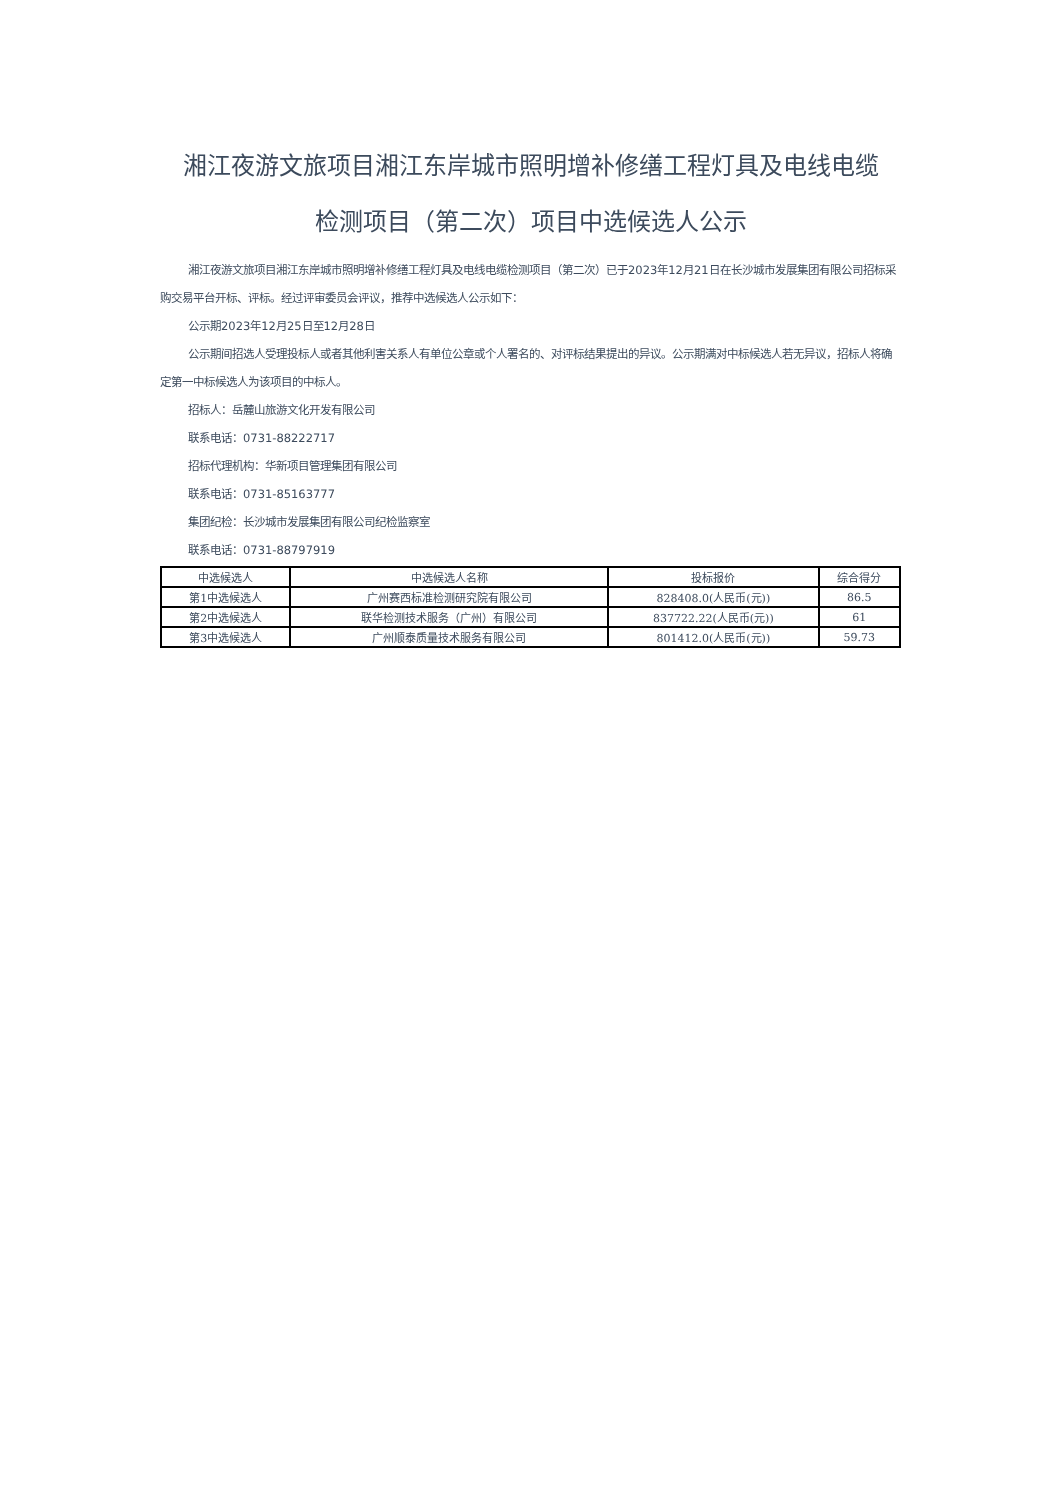湘江夜游文旅项目湘江东岸城市照明增补修缮工程灯具及电线电缆
检测项目（第二次）项目中选候选人公示
湘江夜游文旅项目湘江东岸城市照明增补修缮工程灯具及电线电缆检测项目（第二次）已于2023年12月21日在长沙城市发展集团有限公司招标采购交易平台开标、评标。经过评审委员会评议，推荐中选候选人公示如下：
公示期2023年12月25日至12月28日
公示期间招选人受理投标人或者其他利害关系人有单位公章或个人署名的、对评标结果提出的异议。公示期满对中标候选人若无异议，招标人将确定第一中标候选人为该项目的中标人。
招标人：岳麓山旅游文化开发有限公司
联系电话：0731-88222717
招标代理机构：华新项目管理集团有限公司
联系电话：0731-85163777
集团纪检：长沙城市发展集团有限公司纪检监察室
联系电话：0731-88797919
| 中选候选人 | 中选候选人名称 | 投标报价 | 综合得分 |
| --- | --- | --- | --- |
| 第1中选候选人 | 广州赛西标准检测研究院有限公司 | 828408.0(人民币(元)) | 86.5 |
| 第2中选候选人 | 联华检测技术服务（广州）有限公司 | 837722.22(人民币(元)) | 61 |
| 第3中选候选人 | 广州顺泰质量技术服务有限公司 | 801412.0(人民币(元)) | 59.73 |